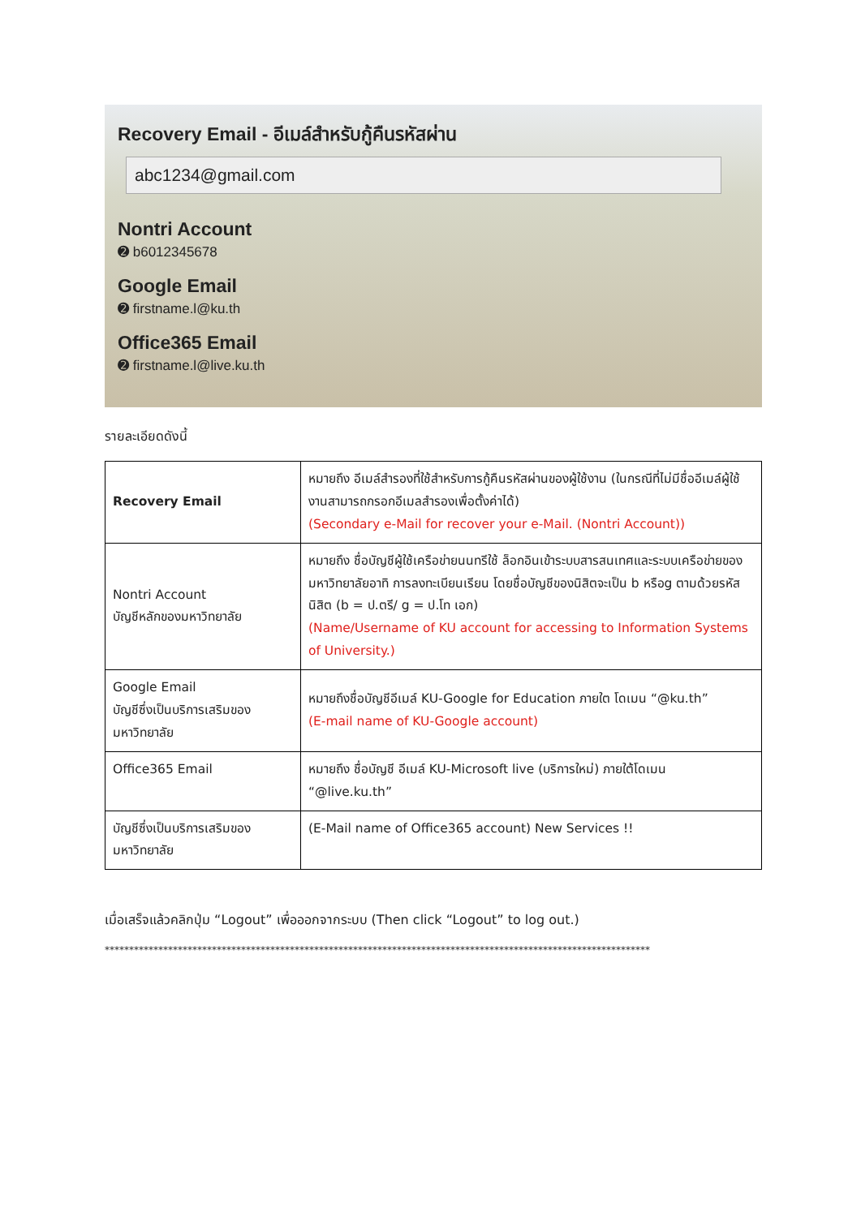Recovery Email - อีเมล์สำหรับกู้คืนรหัสผ่าน
abc1234@gmail.com
Nontri Account
➋ b6012345678
Google Email
➋ firstname.l@ku.th
Office365 Email
➋ firstname.l@live.ku.th
รายละเอียดดังนี้
| Recovery Email | หมายถึง อีเมล์สำรองที่ใช้สำหรับการกู้คืนรหัสผ่านของผู้ใช้งาน (ในกรณีที่ไม่มีชื่ออีเมล์ผู้ใช้งานสามารถกรอกอีเมลสำรองเพื่อตั้งค่าได้) (Secondary e-Mail for recover your e-Mail. (Nontri Account)) |
| Nontri Account บัญชีหลักของมหาวิทยาลัย | หมายถึง ชื่อบัญชีผู้ใช้เครือข่ายนนทรีใช้ ล็อกอินเข้าระบบสารสนเทศและระบบเครือข่ายของมหาวิทยาลัยอาทิ การลงทะเบียนเรียน โดยชื่อบัญชีของนิสิตจะเป็น b หรือg ตามด้วยรหัสนิสิต (b = ป.ตรี/ g = ป.โท เอก) (Name/Username of KU account for accessing to Information Systems of University.) |
| Google Email บัญชีซึ่งเป็นบริการเสริมของมหาวิทยาลัย | หมายถึงชื่อบัญชีอีเมล์ KU-Google for Education ภายใต โดเมน “@ku.th” (E-mail name of KU-Google account) |
| Office365 Email | หมายถึง ชื่อบัญชี อีเมล์ KU-Microsoft live (บริการใหม่) ภายใต้โดเมน “@live.ku.th” |
| บัญชีซึ่งเป็นบริการเสริมของมหาวิทยาลัย | (E-Mail name of Office365 account) New Services !! |
เมื่อเสร็จแล้วคลิกปุ่ม “Logout” เพื่อออกจากระบบ (Then click “Logout” to log out.)
****************************************************************************************************************